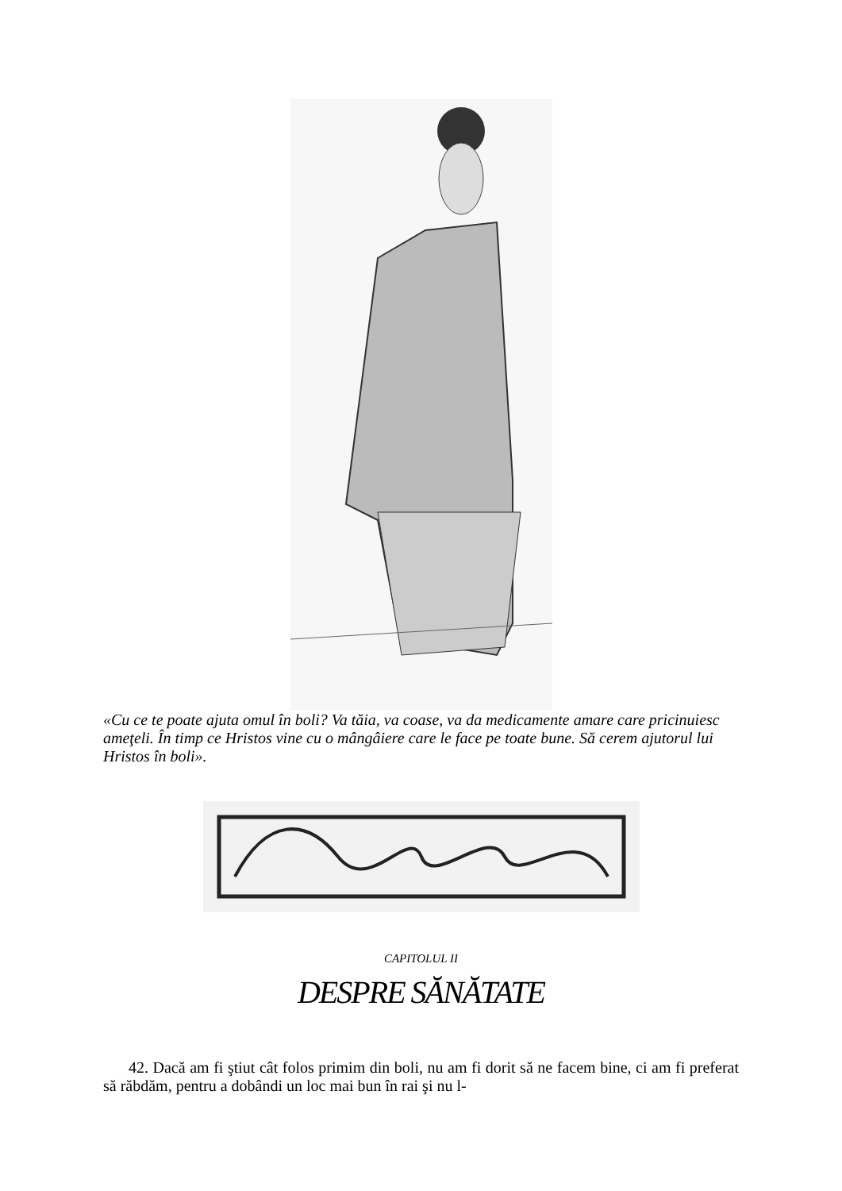«Cu ce te poate ajuta omul în boli? Va tăia, va coase, va da medicamente amare care pricinuiesc ameţeli. În timp ce Hristos vine cu o mângâiere care le face pe toate bune. Să cerem ajutorul lui Hristos în boli».
CAPITOLUL II
DESPRE SĂNĂTATE
42. Dacă am fi ştiut cât folos primim din boli, nu am fi dorit să ne facem bine, ci am fi preferat să răbdăm, pentru a dobândi un loc mai bun în rai şi nu l-